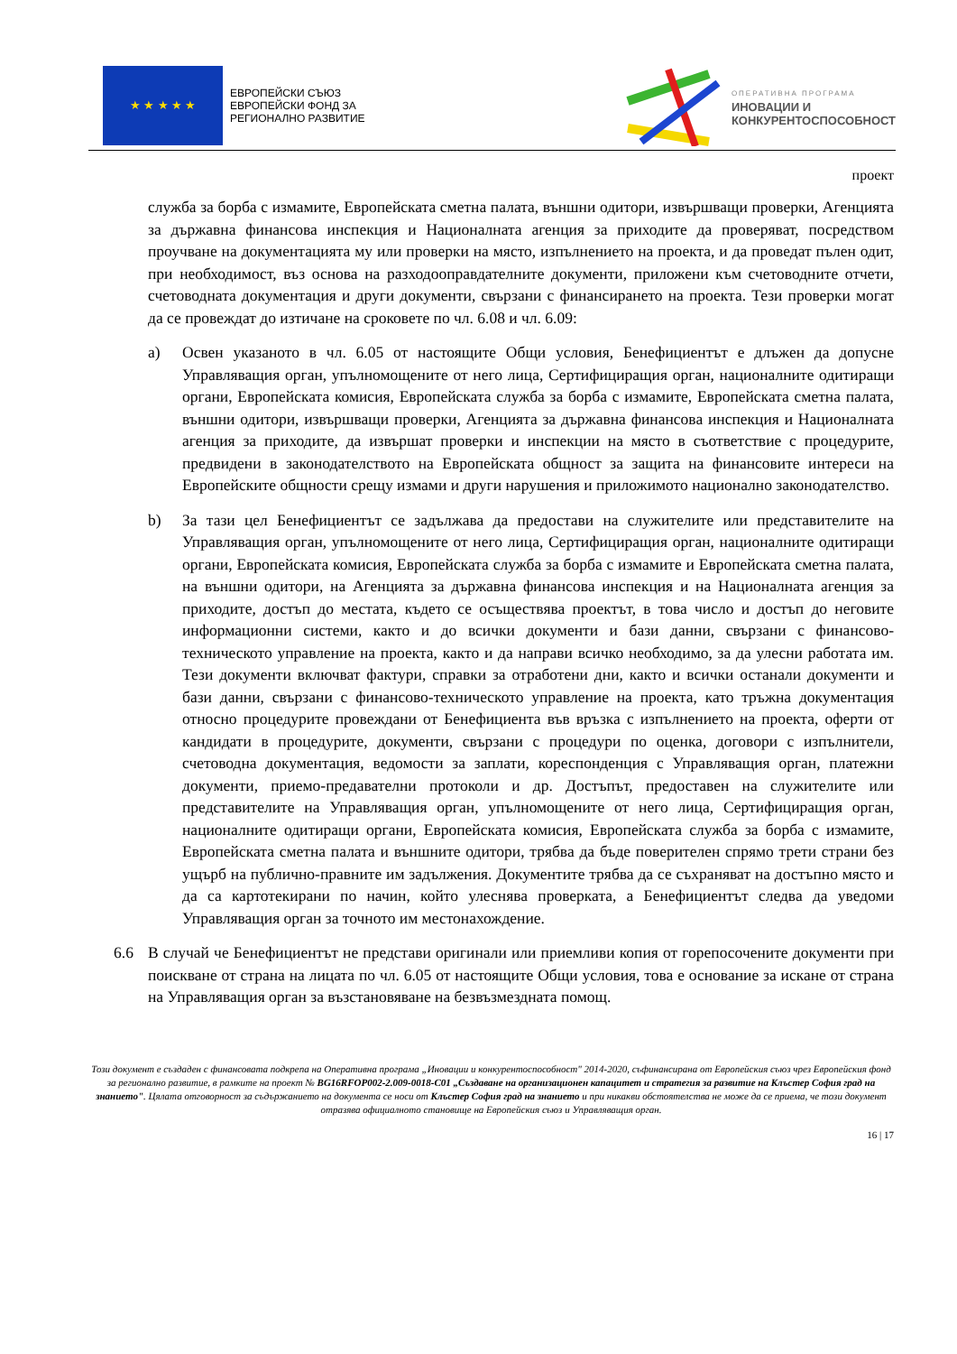★ ★ ★ ★ ★
ЕВРОПЕЙСКИ СЪЮЗ
ЕВРОПЕЙСКИ ФОНД ЗА
РЕГИОНАЛНО РАЗВИТИЕ
ОПЕРАТИВНА ПРОГРАМА
ИНОВАЦИИ И
КОНКУРЕНТОСПОСОБНОСТ
проект
служба за борба с измамите, Европейската сметна палата, външни одитори, извършващи проверки, Агенцията за държавна финансова инспекция и Националната агенция за приходите да проверяват, посредством проучване на документацията му или проверки на място, изпълнението на проекта, и да проведат пълен одит, при необходимост, въз основа на разходооправдателните документи, приложени към счетоводните отчети, счетоводната документация и други документи, свързани с финансирането на проекта. Тези проверки могат да се провеждат до изтичане на сроковете по чл. 6.08 и чл. 6.09:
a) Освен указаното в чл. 6.05 от настоящите Общи условия, Бенефициентът е длъжен да допусне Управляващия орган, упълномощените от него лица, Сертифициращия орган, националните одитиращи органи, Европейската комисия, Европейската служба за борба с измамите, Европейската сметна палата, външни одитори, извършващи проверки, Агенцията за държавна финансова инспекция и Националната агенция за приходите, да извършат проверки и инспекции на място в съответствие с процедурите, предвидени в законодателството на Европейската общност за защита на финансовите интереси на Европейските общности срещу измами и други нарушения и приложимото национално законодателство.
b) За тази цел Бенефициентът се задължава да предостави на служителите или представителите на Управляващия орган, упълномощените от него лица, Сертифициращия орган, националните одитиращи органи, Европейската комисия, Европейската служба за борба с измамите и Европейската сметна палата, на външни одитори, на Агенцията за държавна финансова инспекция и на Националната агенция за приходите, достъп до местата, където се осъществява проектът, в това число и достъп до неговите информационни системи, както и до всички документи и бази данни, свързани с финансово-техническото управление на проекта, както и да направи всичко необходимо, за да улесни работата им. Тези документи включват фактури, справки за отработени дни, както и всички останали документи и бази данни, свързани с финансово-техническото управление на проекта, като тръжна документация относно процедурите провеждани от Бенефициента във връзка с изпълнението на проекта, оферти от кандидати в процедурите, документи, свързани с процедури по оценка, договори с изпълнители, счетоводна документация, ведомости за заплати, кореспонденция с Управляващия орган, платежни документи, приемо-предавателни протоколи и др. Достъпът, предоставен на служителите или представителите на Управляващия орган, упълномощените от него лица, Сертифициращия орган, националните одитиращи органи, Европейската комисия, Европейската служба за борба с измамите, Европейската сметна палата и външните одитори, трябва да бъде поверителен спрямо трети страни без ущърб на публично-правните им задължения. Документите трябва да се съхраняват на достъпно място и да са картотекирани по начин, който улеснява проверката, а Бенефициентът следва да уведоми Управляващия орган за точното им местонахождение.
6.6 В случай че Бенефициентът не представи оригинали или приемливи копия от горепосочените документи при поискване от страна на лицата по чл. 6.05 от настоящите Общи условия, това е основание за искане от страна на Управляващия орган за възстановяване на безвъзмездната помощ.
Този документ е създаден с финансовата подкрепа на Оперативна програма „Иновации и конкурентоспособност" 2014-2020, съфинансирана от Европейския съюз чрез Европейския фонд за регионално развитие, в рамките на проект № BG16RFOP002-2.009-0018-C01 „Създаване на организационен капацитет и стратегия за развитие на Клъстер София град на знанието". Цялата отговорност за съдържанието на документа се носи от Клъстер София град на знанието и при никакви обстоятелства не може да се приема, че този документ отразява официалното становище на Европейския съюз и Управляващия орган.
16 | 17